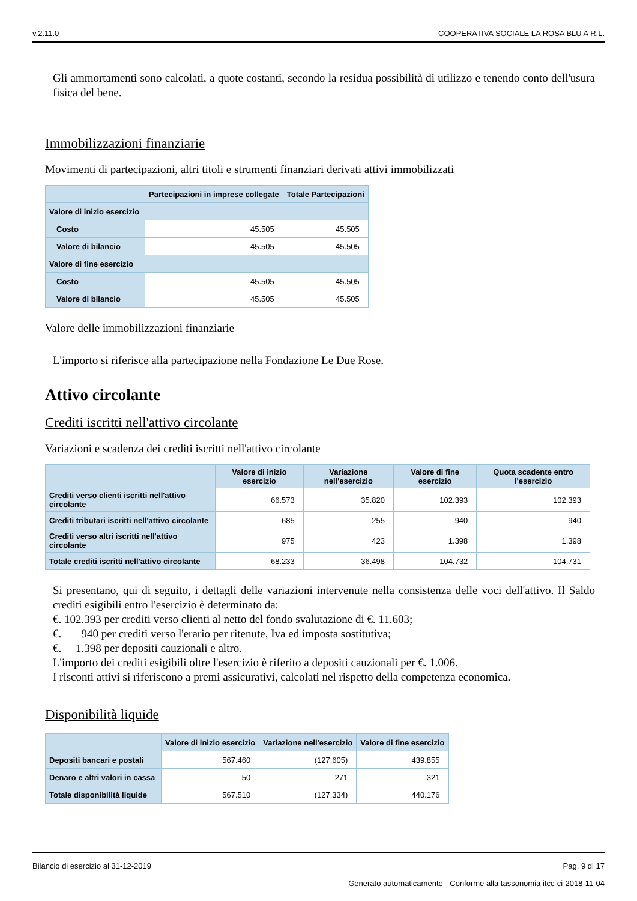v.2.11.0 COOPERATIVA SOCIALE LA ROSA BLU A R.L.
Gli ammortamenti sono calcolati, a quote costanti, secondo la residua possibilità di utilizzo e tenendo conto dell'usura fisica del bene.
Immobilizzazioni finanziarie
Movimenti di partecipazioni, altri titoli e strumenti finanziari derivati attivi immobilizzati
| | Partecipazioni in imprese collegate | Totale Partecipazioni |
| --- | --- | --- |
| Valore di inizio esercizio | | |
| Costo | 45.505 | 45.505 |
| Valore di bilancio | 45.505 | 45.505 |
| Valore di fine esercizio | | |
| Costo | 45.505 | 45.505 |
| Valore di bilancio | 45.505 | 45.505 |
Valore delle immobilizzazioni finanziarie
L'importo si riferisce alla partecipazione nella Fondazione Le Due Rose.
Attivo circolante
Crediti iscritti nell'attivo circolante
Variazioni e scadenza dei crediti iscritti nell'attivo circolante
| | Valore di inizio esercizio | Variazione nell'esercizio | Valore di fine esercizio | Quota scadente entro l'esercizio |
| --- | --- | --- | --- | --- |
| Crediti verso clienti iscritti nell'attivo circolante | 66.573 | 35.820 | 102.393 | 102.393 |
| Crediti tributari iscritti nell'attivo circolante | 685 | 255 | 940 | 940 |
| Crediti verso altri iscritti nell'attivo circolante | 975 | 423 | 1.398 | 1.398 |
| Totale crediti iscritti nell'attivo circolante | 68.233 | 36.498 | 104.732 | 104.731 |
Si presentano, qui di seguito, i dettagli delle variazioni intervenute nella consistenza delle voci dell'attivo. Il Saldo crediti esigibili entro l'esercizio è determinato da:
€. 102.393 per crediti verso clienti al netto del fondo svalutazione di €. 11.603;
€. 940 per crediti verso l'erario per ritenute, Iva ed imposta sostitutiva;
€. 1.398 per depositi cauzionali e altro.
L'importo dei crediti esigibili oltre l'esercizio è riferito a depositi cauzionali per €. 1.006.
I risconti attivi si riferiscono a premi assicurativi, calcolati nel rispetto della competenza economica.
Disponibilità liquide
| | Valore di inizio esercizio | Variazione nell'esercizio | Valore di fine esercizio |
| --- | --- | --- | --- |
| Depositi bancari e postali | 567.460 | (127.605) | 439.855 |
| Denaro e altri valori in cassa | 50 | 271 | 321 |
| Totale disponibilità liquide | 567.510 | (127.334) | 440.176 |
Bilancio di esercizio al 31-12-2019 Pag. 9 di 17
Generato automaticamente - Conforme alla tassonomia itcc-ci-2018-11-04